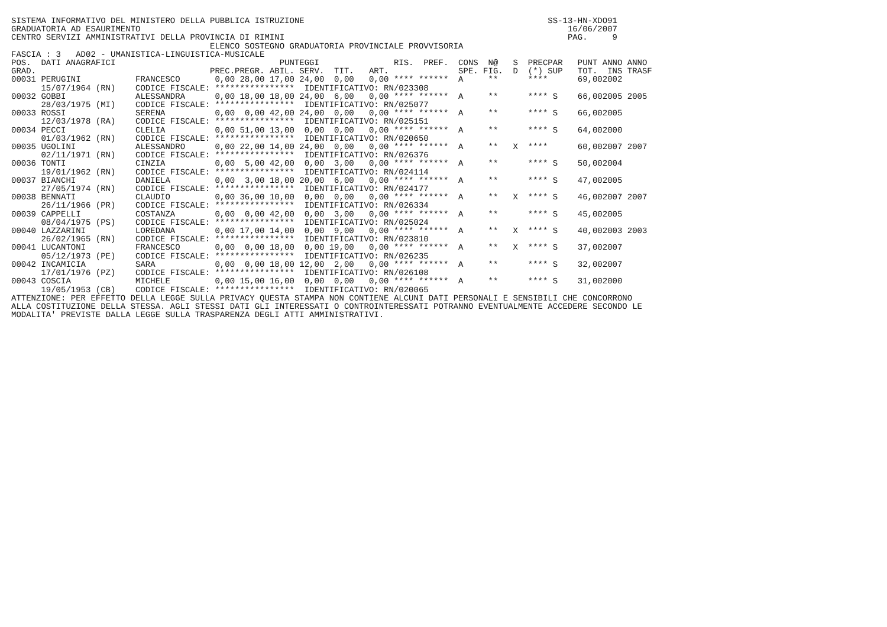SISTEMA INFORMATIVO DEL MINISTERO DELLA PUBBLICA ISTRUZIONE                                                 SS-13-HN-XDO91
GRADUATORIA AD ESAURIMENTO                                                                                      16/06/2007
CENTRO SERVIZI AMMINISTRATIVI DELLA PROVINCIA DI RIMINI                                                         PAG.     9
                                        ELENCO SOSTEGNO GRADUATORIA PROVINCIALE PROVVISORIA
FASCIA : 3   AD02 - UMANISTICA-LINGUISTICA-MUSICALE
| POS. | DATI ANAGRAFICI | | PUNTEGGI | | | | | | RIS. | PREF. | CONS | N@ | S | PREC | PAR | PUNT | ANNO | ANNO |
| --- | --- | --- | --- | --- | --- | --- | --- | --- | --- | --- | --- | --- | --- | --- | --- | --- | --- | --- |
| GRAD. | | | PREC. | PREGR. | ABIL. | SERV. | TIT. | ART. | | | SPE. | FIG. | D | (*) | SUP | TOT. | INS | TRASF |
| 00031 | PERUGINI | FRANCESCO | 0,00 | 28,00 | 17,00 | 24,00 | 0,00 | 0,00 | **** | ****** | A | ** | | **** | | 69,00 | 2002 | |
| | 15/07/1964 (RN) | CODICE FISCALE: **************** | | | | IDENTIFICATIVO: RN/023308 | | | | | | | | | | | | |
| 00032 | GOBBI | ALESSANDRA | 0,00 | 18,00 | 18,00 | 24,00 | 6,00 | 0,00 | **** | ****** | A | ** | | **** | S | 66,00 | 2005 | 2005 |
| | 28/03/1975 (MI) | CODICE FISCALE: **************** | | | | IDENTIFICATIVO: RN/025077 | | | | | | | | | | | | |
| 00033 | ROSSI | SERENA | 0,00 | 0,00 | 42,00 | 24,00 | 0,00 | 0,00 | **** | ****** | A | ** | | **** | S | 66,00 | 2005 | |
| | 12/03/1978 (RA) | CODICE FISCALE: **************** | | | | IDENTIFICATIVO: RN/025151 | | | | | | | | | | | | |
| 00034 | PECCI | CLELIA | 0,00 | 51,00 | 13,00 | 0,00 | 0,00 | 0,00 | **** | ****** | A | ** | | **** | S | 64,00 | 2000 | |
| | 01/03/1962 (RN) | CODICE FISCALE: **************** | | | | IDENTIFICATIVO: RN/020650 | | | | | | | | | | | | |
| 00035 | UGOLINI | ALESSANDRO | 0,00 | 22,00 | 14,00 | 24,00 | 0,00 | 0,00 | **** | ****** | A | ** | X | **** | | 60,00 | 2007 | 2007 |
| | 02/11/1971 (RN) | CODICE FISCALE: **************** | | | | IDENTIFICATIVO: RN/026376 | | | | | | | | | | | | |
| 00036 | TONTI | CINZIA | 0,00 | 5,00 | 42,00 | 0,00 | 3,00 | 0,00 | **** | ****** | A | ** | | **** | S | 50,00 | 2004 | |
| | 19/01/1962 (RN) | CODICE FISCALE: **************** | | | | IDENTIFICATIVO: RN/024114 | | | | | | | | | | | | |
| 00037 | BIANCHI | DANIELA | 0,00 | 3,00 | 18,00 | 20,00 | 6,00 | 0,00 | **** | ****** | A | ** | | **** | S | 47,00 | 2005 | |
| | 27/05/1974 (RN) | CODICE FISCALE: **************** | | | | IDENTIFICATIVO: RN/024177 | | | | | | | | | | | | |
| 00038 | BENNATI | CLAUDIO | 0,00 | 36,00 | 10,00 | 0,00 | 0,00 | 0,00 | **** | ****** | A | ** | X | **** | S | 46,00 | 2007 | 2007 |
| | 26/11/1966 (PR) | CODICE FISCALE: **************** | | | | IDENTIFICATIVO: RN/026334 | | | | | | | | | | | | |
| 00039 | CAPPELLI | COSTANZA | 0,00 | 0,00 | 42,00 | 0,00 | 3,00 | 0,00 | **** | ****** | A | ** | | **** | S | 45,00 | 2005 | |
| | 08/04/1975 (PS) | CODICE FISCALE: **************** | | | | IDENTIFICATIVO: RN/025024 | | | | | | | | | | | | |
| 00040 | LAZZARINI | LOREDANA | 0,00 | 17,00 | 14,00 | 0,00 | 9,00 | 0,00 | **** | ****** | A | ** | X | **** | S | 40,00 | 2003 | 2003 |
| | 26/02/1965 (RN) | CODICE FISCALE: **************** | | | | IDENTIFICATIVO: RN/023810 | | | | | | | | | | | | |
| 00041 | LUCANTONI | FRANCESCO | 0,00 | 0,00 | 18,00 | 0,00 | 19,00 | 0,00 | **** | ****** | A | ** | X | **** | S | 37,00 | 2007 | |
| | 05/12/1973 (PE) | CODICE FISCALE: **************** | | | | IDENTIFICATIVO: RN/026235 | | | | | | | | | | | | |
| 00042 | INCAMICIA | SARA | 0,00 | 0,00 | 18,00 | 12,00 | 2,00 | 0,00 | **** | ****** | A | ** | | **** | S | 32,00 | 2007 | |
| | 17/01/1976 (PZ) | CODICE FISCALE: **************** | | | | IDENTIFICATIVO: RN/026108 | | | | | | | | | | | | |
| 00043 | COSCIA | MICHELE | 0,00 | 15,00 | 16,00 | 0,00 | 0,00 | 0,00 | **** | ****** | A | ** | | **** | S | 31,00 | 2000 | |
| | 19/05/1953 (CB) | CODICE FISCALE: **************** | | | | IDENTIFICATIVO: RN/020065 | | | | | | | | | | | | |
ATTENZIONE: PER EFFETTO DELLA LEGGE SULLA PRIVACY QUESTA STAMPA NON CONTIENE ALCUNI DATI PERSONALI E SENSIBILI CHE CONCORRONO
ALLA COSTITUZIONE DELLA STESSA. AGLI STESSI DATI GLI INTERESSATI O CONTROINTERESSATI POTRANNO EVENTUALMENTE ACCEDERE SECONDO LE
MODALITA' PREVISTE DALLA LEGGE SULLA TRASPARENZA DEGLI ATTI AMMINISTRATIVI.